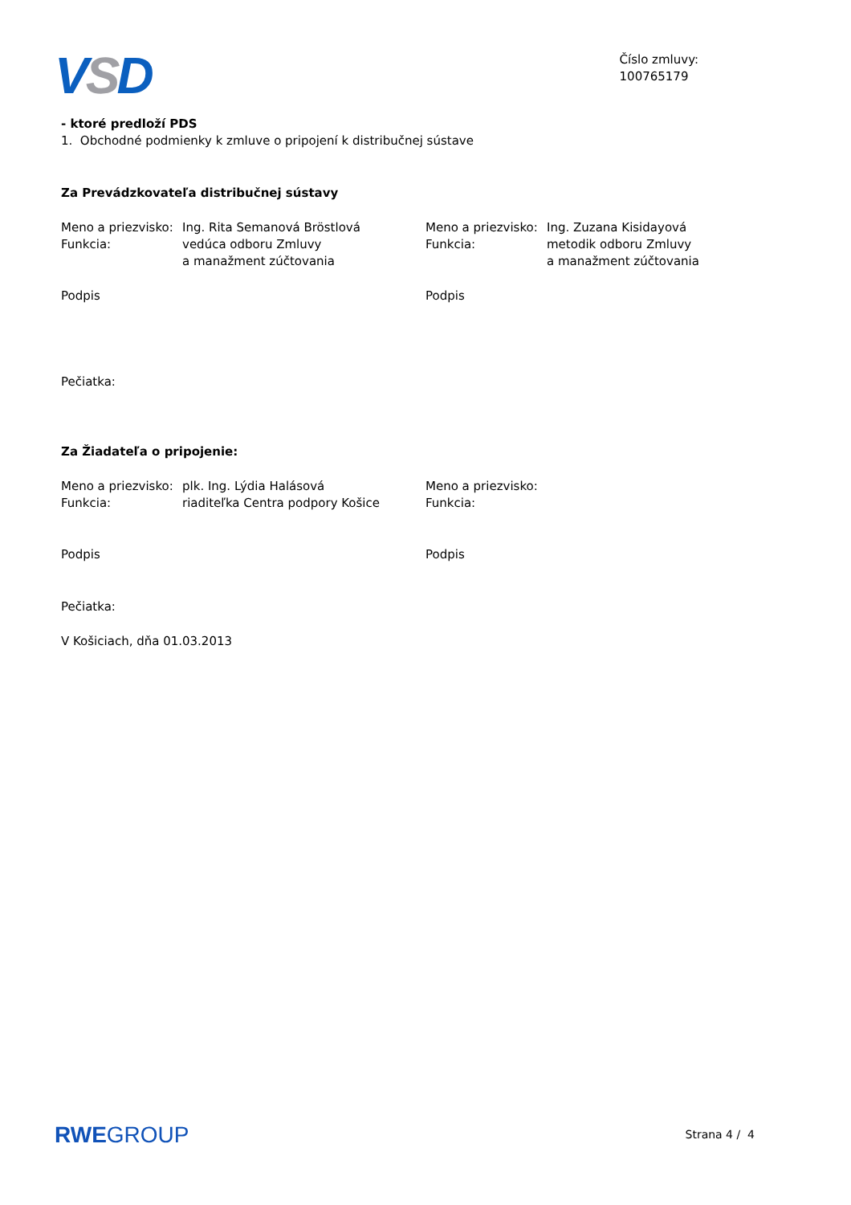VSD
Číslo zmluvy:
100765179
- ktoré predloží PDS
1. Obchodné podmienky k zmluve o pripojení k distribučnej sústave
Za Prevádzkovateľa distribučnej sústavy
Meno a priezvisko:
Funkcia: Ing. Rita Semanová Bröstlová
vedúca odboru Zmluvy
a manažment zúčtovania
Meno a priezvisko:
Funkcia: Ing. Zuzana Kisidayová
metodik odboru Zmluvy
a manažment zúčtovania
Podpis Podpis
Pečiatka:
Za Žiadateľa o pripojenie:
Meno a priezvisko:
Funkcia: plk. Ing. Lýdia Halásová
riaditeľka Centra podpory Košice
Meno a priezvisko:
Funkcia:
Podpis Podpis
Pečiatka:
V Košiciach, dňa 01.03.2013
RWEGROUP
Strana 4 / 4